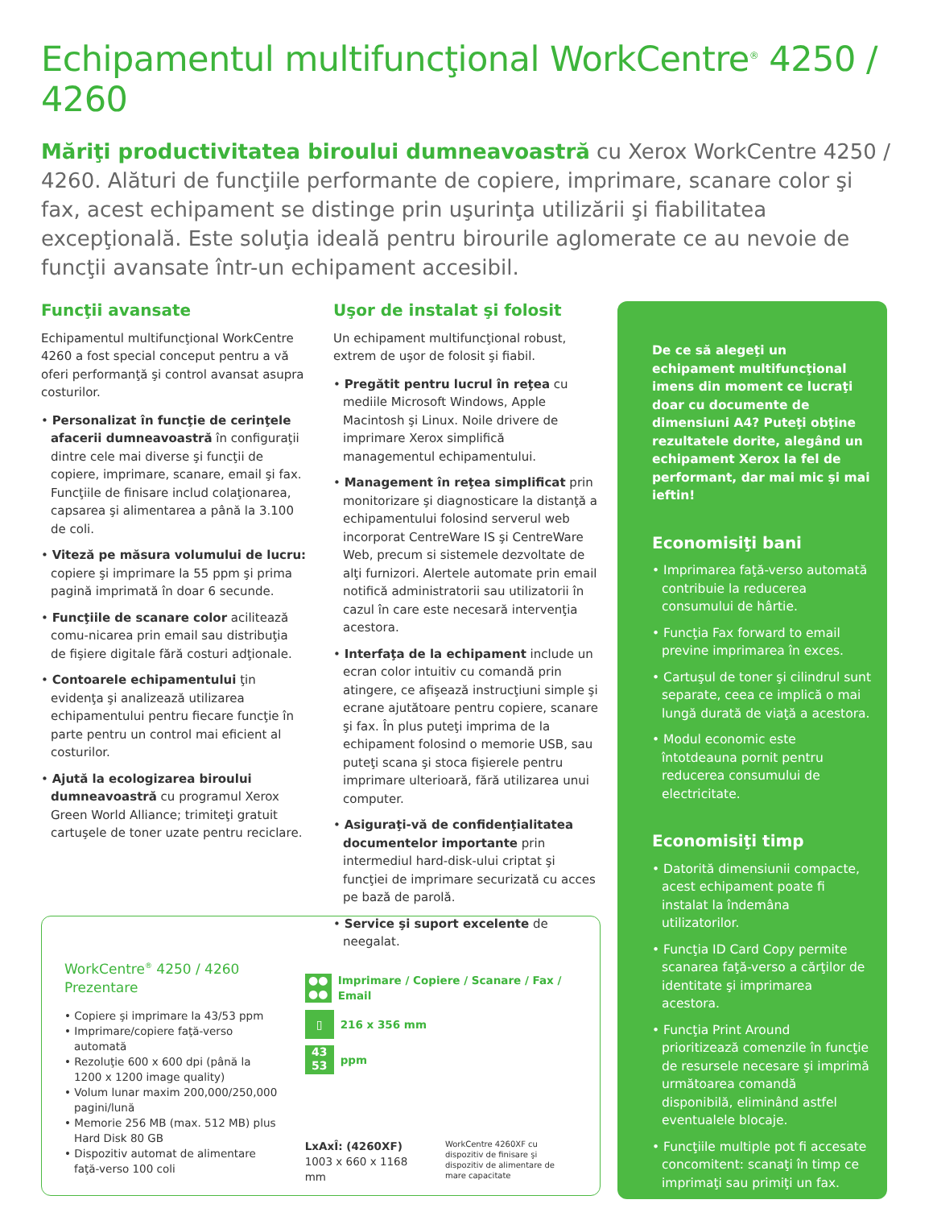Echipamentul multifuncţional WorkCentre<sup>®</sup> 4250 / 4260
Măriţi productivitatea biroului dumneavoastră cu Xerox WorkCentre 4250 / 4260. Alături de funcţiile performante de copiere, imprimare, scanare color şi fax, acest echipament se distinge prin uşurinţa utilizării şi fiabilitatea excepţională. Este soluţia ideală pentru birourile aglomerate ce au nevoie de funcţii avansate într-un echipament accesibil.
Funcţii avansate
Echipamentul multifuncţional WorkCentre 4260 a fost special conceput pentru a vă oferi performanţă şi control avansat asupra costurilor.
• Personalizat în funcţie de cerinţele afacerii dumneavoastră în configuraţii dintre cele mai diverse şi funcţii de copiere, imprimare, scanare, email şi fax. Funcţiile de finisare includ colaţionarea, capsarea şi alimentarea a până la 3.100 de coli.
• Viteză pe măsura volumului de lucru: copiere şi imprimare la 55 ppm şi prima pagină imprimată în doar 6 secunde.
• Funcţiile de scanare color acilitează comu-nicarea prin email sau distribuţia de fişiere digitale fără costuri adţionale.
• Contoarele echipamentului ţin evidenţa şi analizează utilizarea echipamentului pentru fiecare funcţie în parte pentru un control mai eficient al costurilor.
• Ajută la ecologizarea biroului dumneavoastră cu programul Xerox Green World Alliance; trimiteţi gratuit cartuşele de toner uzate pentru reciclare.
Uşor de instalat şi folosit
Un echipament multifuncţional robust, extrem de uşor de folosit şi fiabil.
• Pregătit pentru lucrul în reţea cu mediile Microsoft Windows, Apple Macintosh şi Linux. Noile drivere de imprimare Xerox simplifică managementul echipamentului.
• Management în reţea simplificat prin monitorizare şi diagnosticare la distanţă a echipamentului folosind serverul web incorporat CentreWare IS şi CentreWare Web, precum si sistemele dezvoltate de alţi furnizori. Alertele automate prin email notifică administratorii sau utilizatorii în cazul în care este necesară intervenţia acestora.
• Interfaţa de la echipament include un ecran color intuitiv cu comandă prin atingere, ce afişează instrucţiuni simple şi ecrane ajutătoare pentru copiere, scanare şi fax. În plus puteţi imprima de la echipament folosind o memorie USB, sau puteţi scana şi stoca fişierele pentru imprimare ulterioară, fără utilizarea unui computer.
• Asiguraţi-vă de confidenţialitatea documentelor importante prin intermediul hard-disk-ului criptat şi funcţiei de imprimare securizată cu acces pe bază de parolă.
• Service şi suport excelente de neegalat.
De ce să alegeţi un echipament multifuncţional imens din moment ce lucraţi doar cu documente de dimensiuni A4? Puteţi obţine rezultatele dorite, alegând un echipament Xerox la fel de performant, dar mai mic şi mai ieftin!
Economisiţi bani
• Imprimarea faţă-verso automată contribuie la reducerea consumului de hârtie.
• Funcţia Fax forward to email previne imprimarea în exces.
• Cartuşul de toner şi cilindrul sunt separate, ceea ce implică o mai lungă durată de viaţă a acestora.
• Modul economic este întotdeauna pornit pentru reducerea consumului de electricitate.
Economisiţi timp
• Datorită dimensiunii compacte, acest echipament poate fi instalat la îndemâna utilizatorilor.
• Funcţia ID Card Copy permite scanarea faţă-verso a cărţilor de identitate şi imprimarea acestora.
• Funcţia Print Around prioritizează comenzile în funcţie de resursele necesare şi imprimă următoarea comandă disponibilă, eliminând astfel eventualele blocaje.
• Funcţiile multiple pot fi accesate concomitent: scanaţi în timp ce imprimaţi sau primiţi un fax.
WorkCentre<sup>®</sup> 4250 / 4260
Prezentare
• Copiere şi imprimare la 43/53 ppm
• Imprimare/copiere faţă-verso automată
• Rezoluţie 600 x 600 dpi (până la 1200 x 1200 image quality)
• Volum lunar maxim 200,000/250,000 pagini/lună
• Memorie 256 MB (max. 512 MB) plus Hard Disk 80 GB
• Dispozitiv automat de alimentare faţă-verso 100 coli
●●
●●
Imprimare / Copiere / Scanare / Fax / Email
▯
216 x 356 mm
43
53
ppm
LxAxÎ: (4260XF)
1003 x 660 x 1168 mm
WorkCentre 4260XF cu dispozitiv de finisare şi dispozitiv de alimentare de mare capacitate